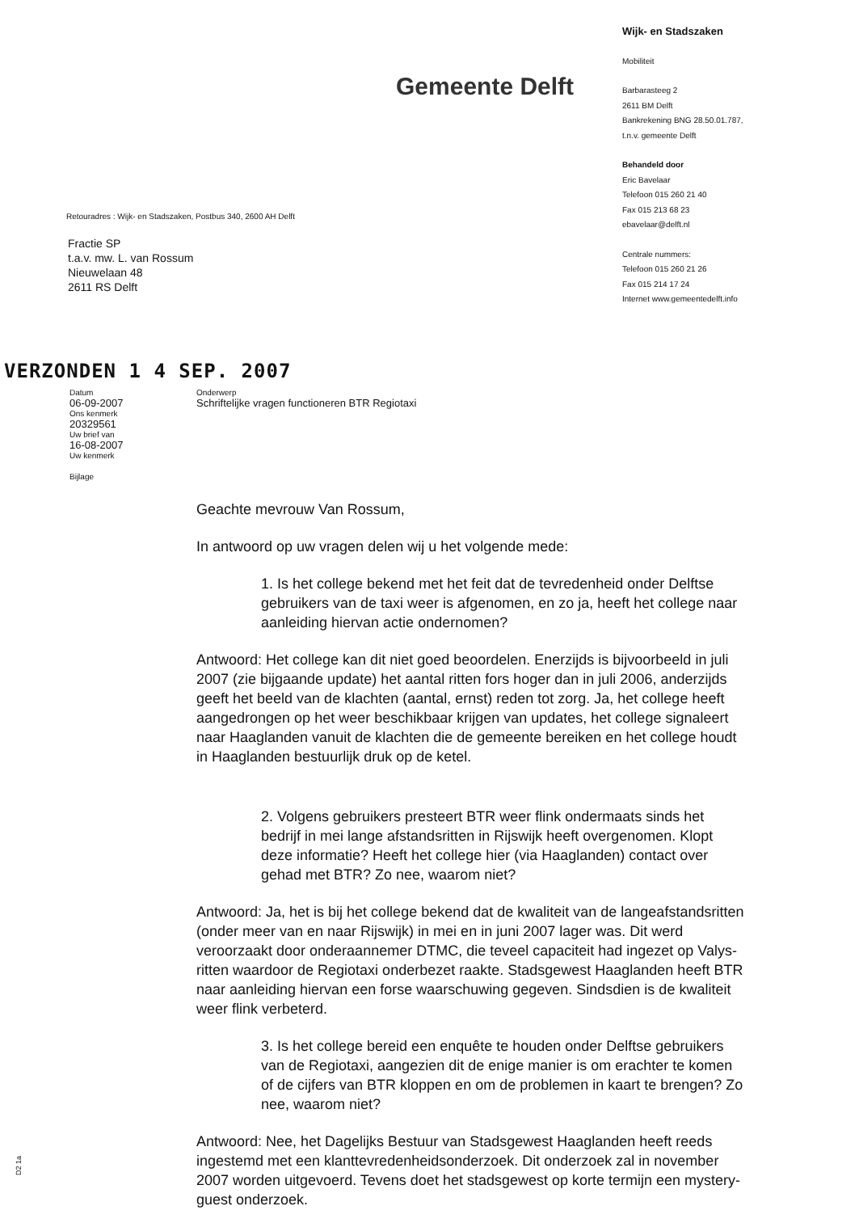Gemeente Delft
Retouradres : Wijk- en Stadszaken, Postbus 340, 2600 AH Delft
Fractie SP
t.a.v. mw. L. van Rossum
Nieuwelaan 48
2611 RS Delft
Wijk- en Stadszaken
Mobiliteit
Barbarasteeg 2
2611 BM Delft
Bankrekening BNG 28.50.01.787,
t.n.v. gemeente Delft
Behandeld door
Eric Bavelaar
Telefoon 015 260 21 40
Fax 015 213 68 23
ebavelaar@delft.nl
Centrale nummers:
Telefoon 015 260 21 26
Fax 015 214 17 24
Internet www.gemeentedelft.info
VERZONDEN 1 4 SEP. 2007
Datum
06-09-2007
Ons kenmerk
20329561
Uw brief van
16-08-2007
Uw kenmerk
Bijlage
Onderwerp
Schriftelijke vragen functioneren BTR Regiotaxi
Geachte mevrouw Van Rossum,
In antwoord op uw vragen delen wij u het volgende mede:
1. Is het college bekend met het feit dat de tevredenheid onder Delftse gebruikers van de taxi weer is afgenomen, en zo ja, heeft het college naar aanleiding hiervan actie ondernomen?
Antwoord: Het college kan dit niet goed beoordelen. Enerzijds is bijvoorbeeld in juli 2007 (zie bijgaande update) het aantal ritten fors hoger dan in juli 2006, anderzijds geeft het beeld van de klachten (aantal, ernst) reden tot zorg. Ja, het college heeft aangedrongen op het weer beschikbaar krijgen van updates, het college signaleert naar Haaglanden vanuit de klachten die de gemeente bereiken en het college houdt in Haaglanden bestuurlijk druk op de ketel.
2. Volgens gebruikers presteert BTR weer flink ondermaats sinds het bedrijf in mei lange afstandsritten in Rijswijk heeft overgenomen. Klopt deze informatie? Heeft het college hier (via Haaglanden) contact over gehad met BTR? Zo nee, waarom niet?
Antwoord: Ja, het is bij het college bekend dat de kwaliteit van de langeafstandsritten (onder meer van en naar Rijswijk) in mei en in juni 2007 lager was. Dit werd veroorzaakt door onderaannemer DTMC, die teveel capaciteit had ingezet op Valys-ritten waardoor de Regiotaxi onderbezet raakte. Stadsgewest Haaglanden heeft BTR naar aanleiding hiervan een forse waarschuwing gegeven. Sindsdien is de kwaliteit weer flink verbeterd.
3. Is het college bereid een enquête te houden onder Delftse gebruikers van de Regiotaxi, aangezien dit de enige manier is om erachter te komen of de cijfers van BTR kloppen en om de problemen in kaart te brengen? Zo nee, waarom niet?
Antwoord: Nee, het Dagelijks Bestuur van Stadsgewest Haaglanden heeft reeds ingestemd met een klanttevredenheidsonderzoek. Dit onderzoek zal in november 2007 worden uitgevoerd. Tevens doet het stadsgewest op korte termijn een mystery-guest onderzoek.
D2 1a